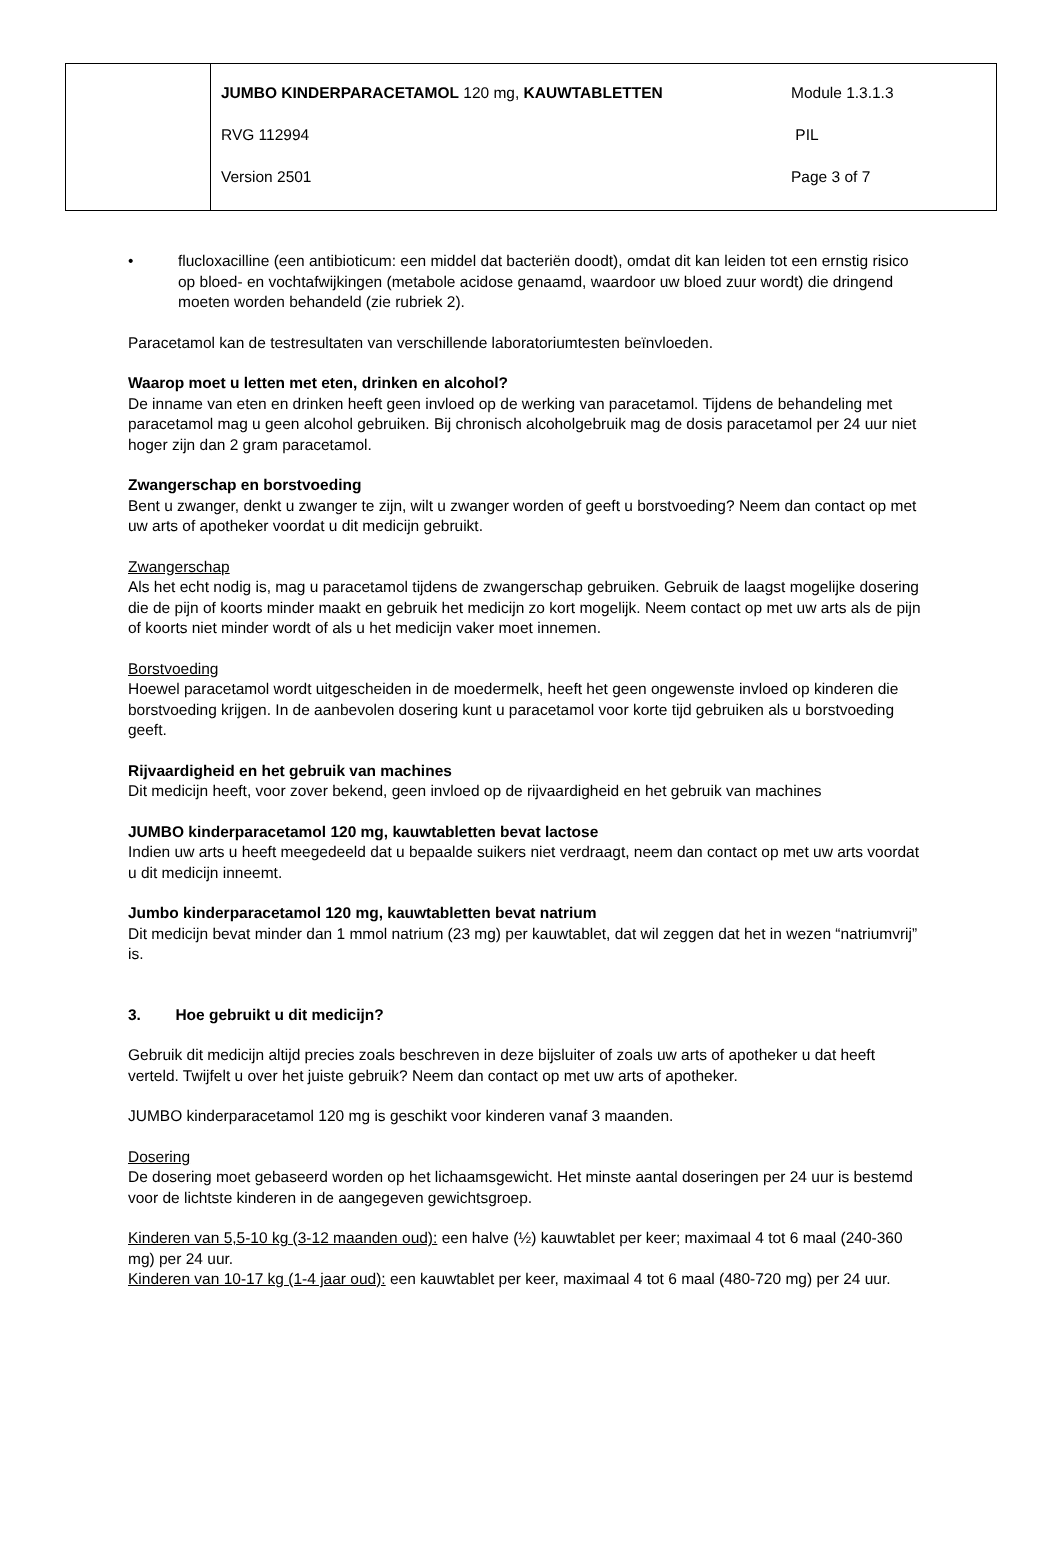| | / JUMBO KINDERPARACETAMOL 120 mg, KAUWTABLETTEN / Module 1.3.1.3 / / RVG 112994 / PIL / / Version 2501 / Page 3 of 7 / |
• flucloxacilline (een antibioticum: een middel dat bacteriën doodt), omdat dit kan leiden tot een ernstig risico op bloed- en vochtafwijkingen (metabole acidose genaamd, waardoor uw bloed zuur wordt) die dringend moeten worden behandeld (zie rubriek 2).
Paracetamol kan de testresultaten van verschillende laboratoriumtesten beïnvloeden.
Waarop moet u letten met eten, drinken en alcohol?
De inname van eten en drinken heeft geen invloed op de werking van paracetamol. Tijdens de behandeling met paracetamol mag u geen alcohol gebruiken. Bij chronisch alcoholgebruik mag de dosis paracetamol per 24 uur niet hoger zijn dan 2 gram paracetamol.
Zwangerschap en borstvoeding
Bent u zwanger, denkt u zwanger te zijn, wilt u zwanger worden of geeft u borstvoeding? Neem dan contact op met uw arts of apotheker voordat u dit medicijn gebruikt.
Zwangerschap
Als het echt nodig is, mag u paracetamol tijdens de zwangerschap gebruiken. Gebruik de laagst mogelijke dosering die de pijn of koorts minder maakt en gebruik het medicijn zo kort mogelijk. Neem contact op met uw arts als de pijn of koorts niet minder wordt of als u het medicijn vaker moet innemen.
Borstvoeding
Hoewel paracetamol wordt uitgescheiden in de moedermelk, heeft het geen ongewenste invloed op kinderen die borstvoeding krijgen. In de aanbevolen dosering kunt u paracetamol voor korte tijd gebruiken als u borstvoeding geeft.
Rijvaardigheid en het gebruik van machines
Dit medicijn heeft, voor zover bekend, geen invloed op de rijvaardigheid en het gebruik van machines
JUMBO kinderparacetamol 120 mg, kauwtabletten bevat lactose
Indien uw arts u heeft meegedeeld dat u bepaalde suikers niet verdraagt, neem dan contact op met uw arts voordat u dit medicijn inneemt.
Jumbo kinderparacetamol 120 mg, kauwtabletten bevat natrium
Dit medicijn bevat minder dan 1 mmol natrium (23 mg) per kauwtablet, dat wil zeggen dat het in wezen “natriumvrij” is.
3. Hoe gebruikt u dit medicijn?
Gebruik dit medicijn altijd precies zoals beschreven in deze bijsluiter of zoals uw arts of apotheker u dat heeft verteld. Twijfelt u over het juiste gebruik? Neem dan contact op met uw arts of apotheker.
JUMBO kinderparacetamol 120 mg is geschikt voor kinderen vanaf 3 maanden.
Dosering
De dosering moet gebaseerd worden op het lichaamsgewicht. Het minste aantal doseringen per 24 uur is bestemd voor de lichtste kinderen in de aangegeven gewichtsgroep.
Kinderen van 5,5-10 kg (3-12 maanden oud): een halve (½) kauwtablet per keer; maximaal 4 tot 6 maal (240-360 mg) per 24 uur.
Kinderen van 10-17 kg (1-4 jaar oud): een kauwtablet per keer, maximaal 4 tot 6 maal (480-720 mg) per 24 uur.